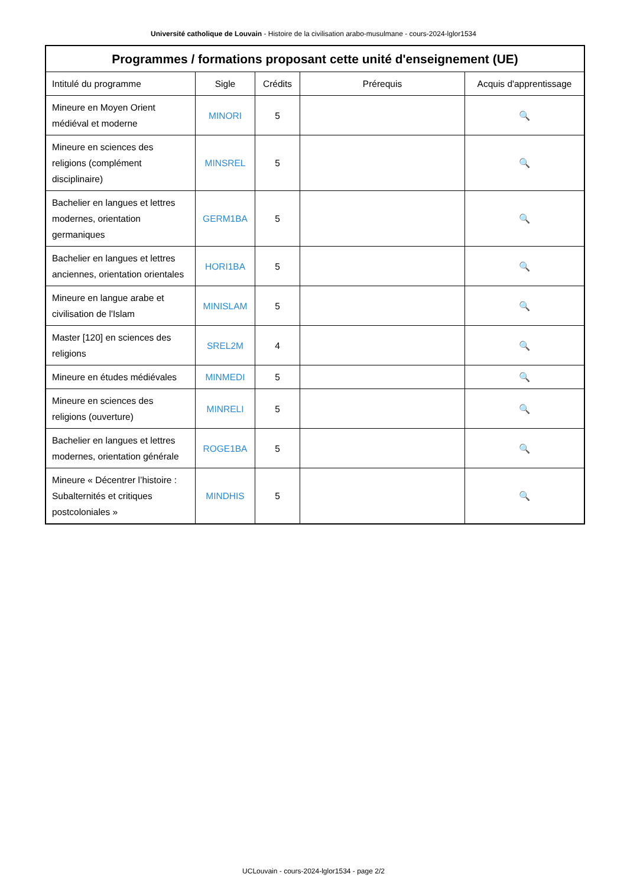Université catholique de Louvain - Histoire de la civilisation arabo-musulmane - cours-2024-lglor1534
| Programmes / formations proposant cette unité d'enseignement (UE) | | | | |
| --- | --- | --- | --- | --- |
| Intitulé du programme | Sigle | Crédits | Prérequis | Acquis d'apprentissage |
| Mineure en Moyen Orient médiéval et moderne | MINORI | 5 | | 🔍 |
| Mineure en sciences des religions (complément disciplinaire) | MINSREL | 5 | | 🔍 |
| Bachelier en langues et lettres modernes, orientation germaniques | GERM1BA | 5 | | 🔍 |
| Bachelier en langues et lettres anciennes, orientation orientales | HORI1BA | 5 | | 🔍 |
| Mineure en langue arabe et civilisation de l'Islam | MINISLAM | 5 | | 🔍 |
| Master [120] en sciences des religions | SREL2M | 4 | | 🔍 |
| Mineure en études médiévales | MINMEDI | 5 | | 🔍 |
| Mineure en sciences des religions (ouverture) | MINRELI | 5 | | 🔍 |
| Bachelier en langues et lettres modernes, orientation générale | ROGE1BA | 5 | | 🔍 |
| Mineure « Décentrer l’histoire : Subalternités et critiques postcoloniales » | MINDHIS | 5 | | 🔍 |
UCLouvain - cours-2024-lglor1534 - page 2/2